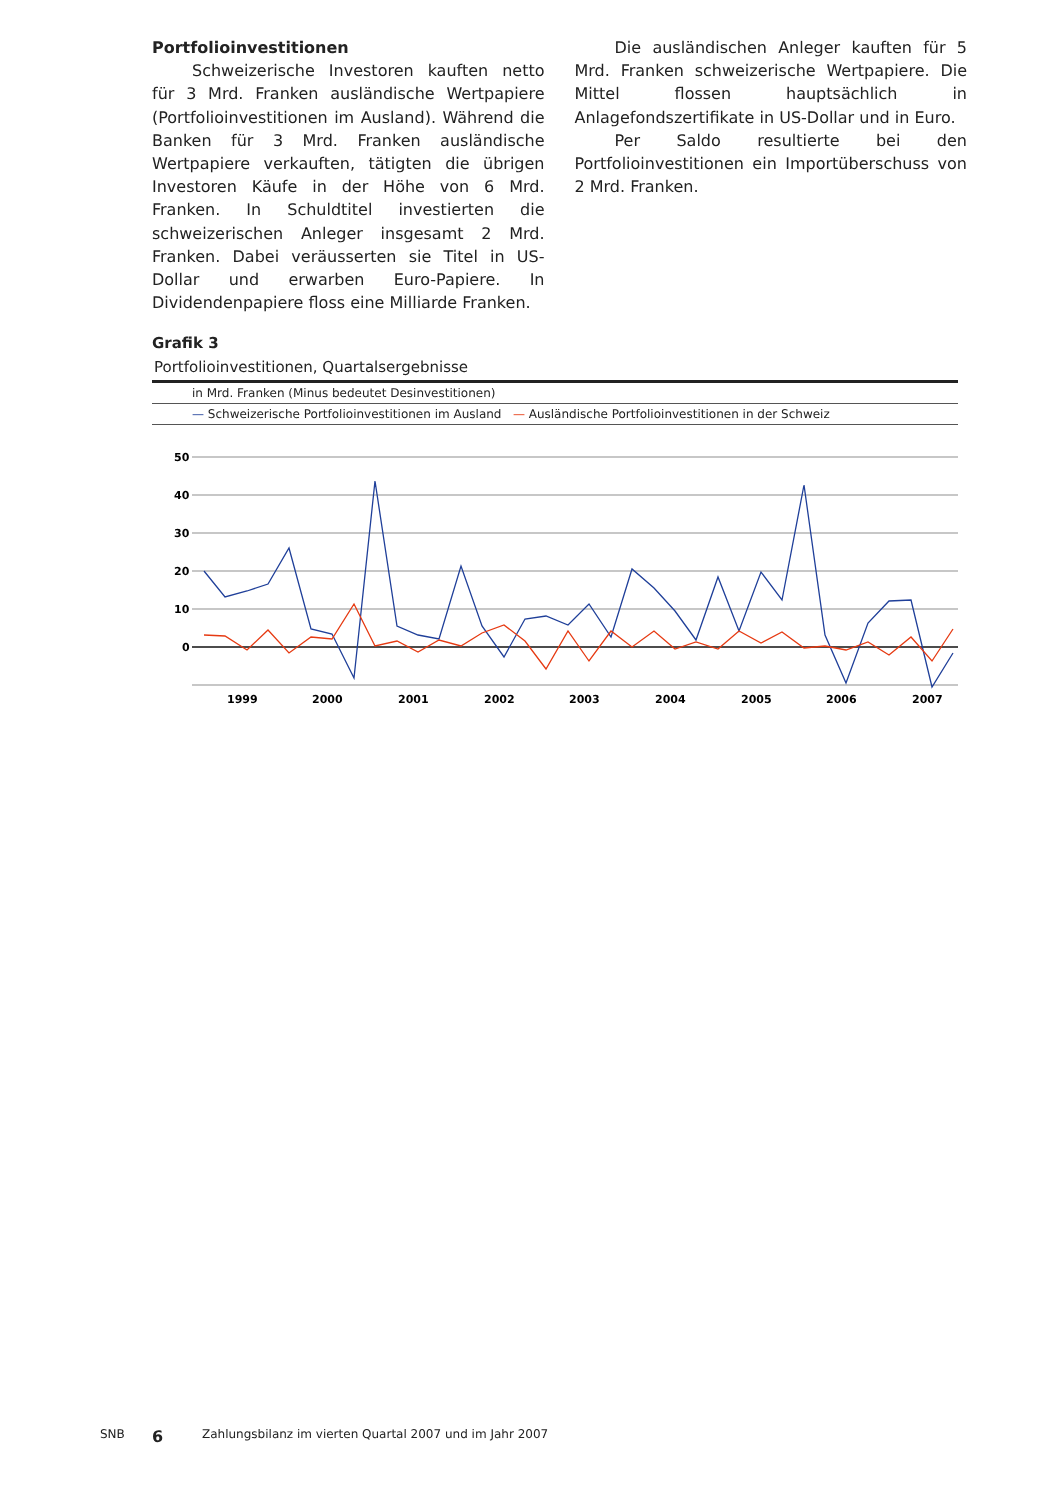Portfolioinvestitionen
Schweizerische Investoren kauften netto für 3 Mrd. Franken ausländische Wertpapiere (Portfolioinvestitionen im Ausland). Während die Banken für 3 Mrd. Franken ausländische Wertpapiere verkauften, tätigten die übrigen Investoren Käufe in der Höhe von 6 Mrd. Franken. In Schuldtitel investierten die schweizerischen Anleger insgesamt 2 Mrd. Franken. Dabei veräusserten sie Titel in US-Dollar und erwarben Euro-Papiere. In Dividendenpapiere floss eine Milliarde Franken.
Die ausländischen Anleger kauften für 5 Mrd. Franken schweizerische Wertpapiere. Die Mittel flossen hauptsächlich in Anlagefondszertifikate in US-Dollar und in Euro.
Per Saldo resultierte bei den Portfolioinvestitionen ein Importüberschuss von 2 Mrd. Franken.
Grafik 3
Portfolioinvestitionen, Quartalsergebnisse
in Mrd. Franken (Minus bedeutet Desinvestitionen)
— Schweizerische Portfolioinvestitionen im Ausland — Ausländische Portfolioinvestitionen in der Schweiz
50
40
30
20
10
0
1999
2000
2001
2002
2003
2004
2005
2006
2007
SNB 6 Zahlungsbilanz im vierten Quartal 2007 und im Jahr 2007